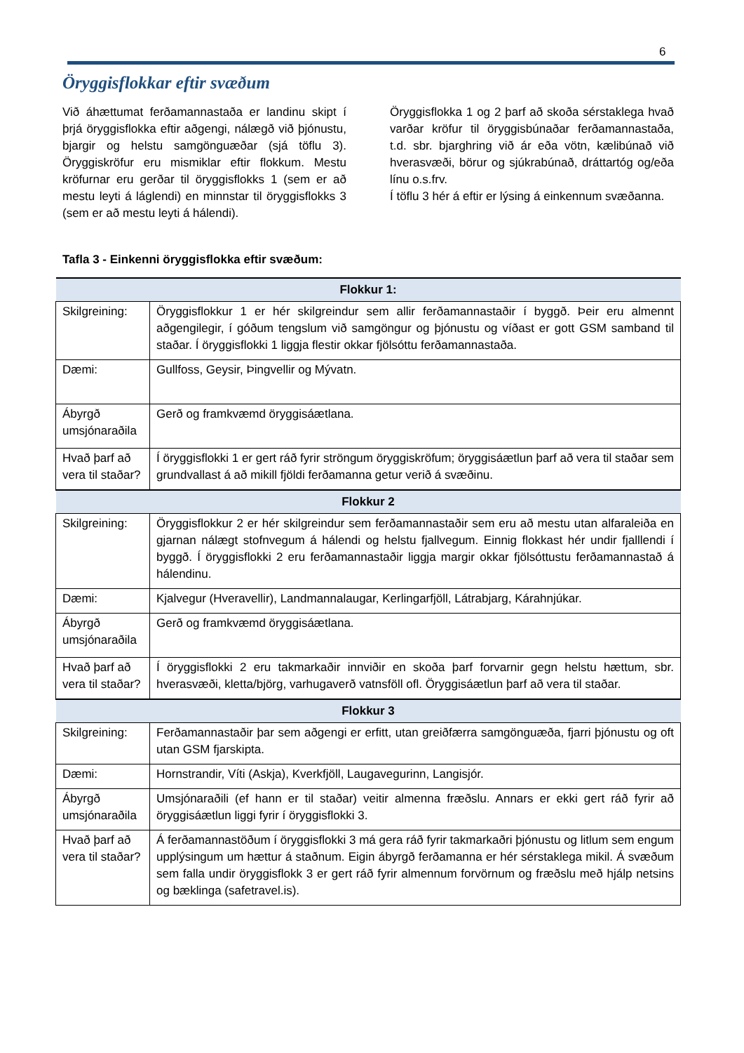6
Öryggisflokkar eftir svæðum
Við áhættumat ferðamannastaða er landinu skipt í þrjá öryggisflokka eftir aðgengi, nálægð við þjónustu, bjargir og helstu samgönguæðar (sjá töflu 3). Öryggiskröfur eru mismiklar eftir flokkum. Mestu kröfurnar eru gerðar til öryggisflokks 1 (sem er að mestu leyti á láglendi) en minnstar til öryggisflokks 3 (sem er að mestu leyti á hálendi).
Öryggisflokka 1 og 2 þarf að skoða sérstaklega hvað varðar kröfur til öryggisbúnaðar ferðamannastaða, t.d. sbr. bjarghring við ár eða vötn, kælibúnað við hverasvæði, börur og sjúkrabúnað, dráttartóg og/eða línu o.s.frv.
Í töflu 3 hér á eftir er lýsing á einkennum svæðanna.
Tafla 3 - Einkenni öryggisflokka eftir svæðum:
| Flokkur 1: | |
| --- | --- |
| Skilgreining: | Öryggisflokkur 1 er hér skilgreindur sem allir ferðamannastaðir í byggð. Þeir eru almennt aðgengilegir, í góðum tengslum við samgöngur og þjónustu og víðast er gott GSM samband til staðar. Í öryggisflokki 1 liggja flestir okkar fjölsóttu ferðamannastaða. |
| Dæmi: | Gullfoss, Geysir, Þingvellir og Mývatn. |
| Ábyrgð umsjónaraðila | Gerð og framkvæmd öryggisáætlana. |
| Hvað þarf að vera til staðar? | Í öryggisflokki 1 er gert ráð fyrir ströngum öryggiskröfum; öryggisáætlun þarf að vera til staðar sem grundvallast á að mikill fjöldi ferðamanna getur verið á svæðinu. |
| Flokkur 2 | |
| Skilgreining: | Öryggisflokkur 2 er hér skilgreindur sem ferðamannastaðir sem eru að mestu utan alfaraleiða en gjarnan nálægt stofnvegum á hálendi og helstu fjallvegum. Einnig flokkast hér undir fjalllendi í byggð. Í öryggisflokki 2 eru ferðamannastaðir liggja margir okkar fjölsóttustu ferðamannastað á hálendinu. |
| Dæmi: | Kjalvegur (Hveravellir), Landmannalaugar, Kerlingarfjöll, Látrabjarg, Kárahnjúkar. |
| Ábyrgð umsjónaraðila | Gerð og framkvæmd öryggisáætlana. |
| Hvað þarf að vera til staðar? | Í öryggisflokki 2 eru takmarkaðir innviðir en skoða þarf forvarnir gegn helstu hættum, sbr. hverasvæði, kletta/björg, varhugaverð vatnsföll ofl. Öryggisáætlun þarf að vera til staðar. |
| Flokkur 3 | |
| Skilgreining: | Ferðamannastaðir þar sem aðgengi er erfitt, utan greiðfærra samgönguæða, fjarri þjónustu og oft utan GSM fjarskipta. |
| Dæmi: | Hornstrandir, Víti (Askja), Kverkfjöll, Laugavegurinn, Langisjór. |
| Ábyrgð umsjónaraðila | Umsjónaraðili (ef hann er til staðar) veitir almenna fræðslu. Annars er ekki gert ráð fyrir að öryggisáætlun liggi fyrir í öryggisflokki 3. |
| Hvað þarf að vera til staðar? | Á ferðamannastöðum í öryggisflokki 3 má gera ráð fyrir takmarkaðri þjónustu og litlum sem engum upplýsingum um hættur á staðnum. Eigin ábyrgð ferðamanna er hér sérstaklega mikil. Á svæðum sem falla undir öryggisflokk 3 er gert ráð fyrir almennum forvörnum og fræðslu með hjálp netsins og bæklinga (safetravel.is). |